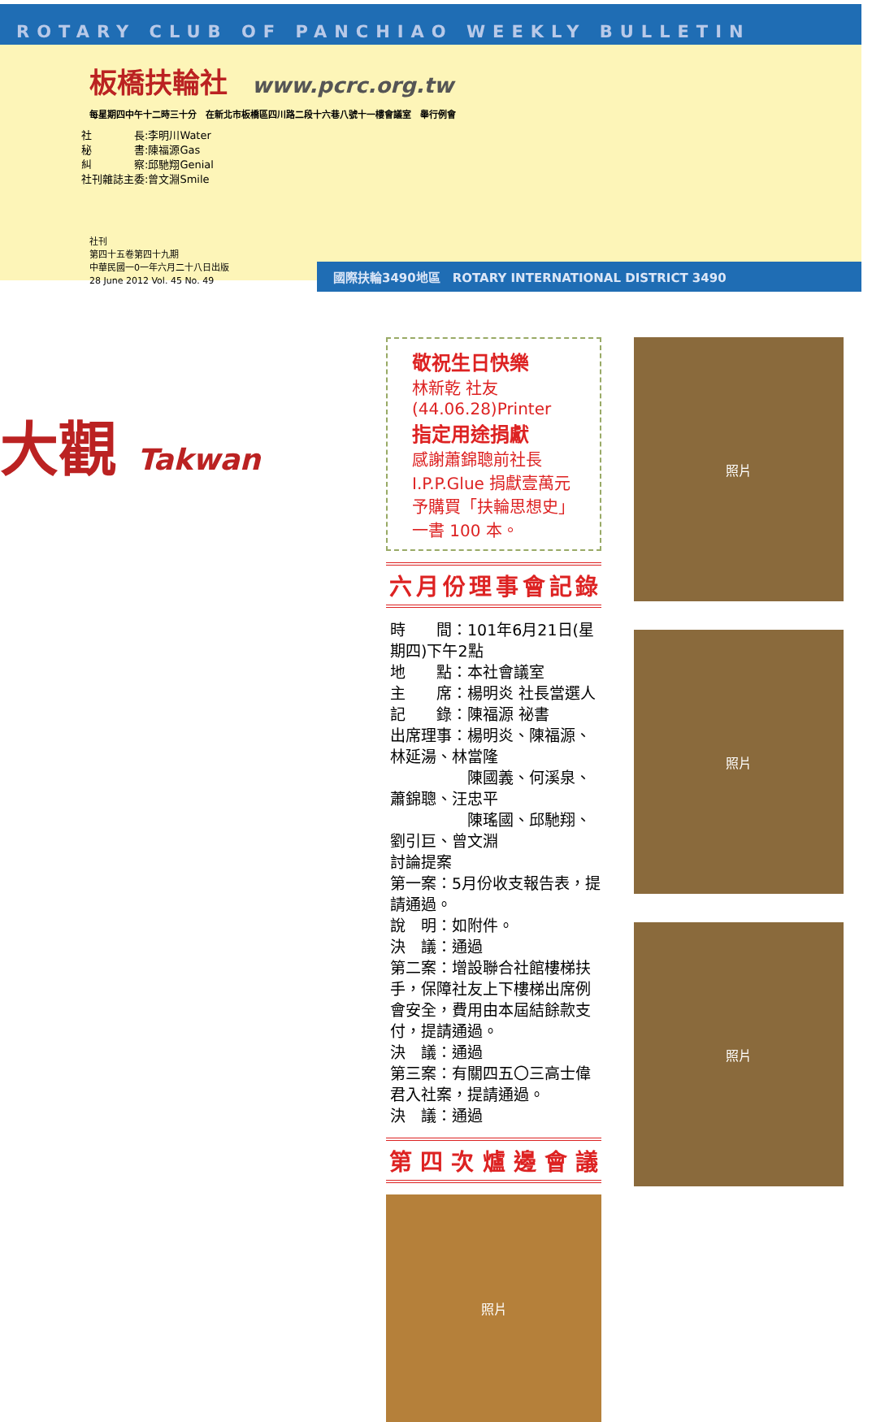ROTARY CLUB OF PANCHIAO WEEKLY BULLETIN
板橋扶輪社
www.pcrc.org.tw
每星期四中午十二時三十分　在新北市板橋區四川路二段十六巷八號十一樓會議室　舉行例會
社　　　　長:李明川Water
秘　　　　書:陳福源Gas
糾　　　　察:邱馳翔Genial
社刊雜誌主委:曾文淵Smile
社刊
第四十五卷第四十九期
中華民國一0一年六月二十八日出版
28 June 2012 Vol. 45 No. 49
大觀 Takwan
國際扶輪3490地區　ROTARY INTERNATIONAL DISTRICT 3490
敬祝生日快樂
林新乾 社友(44.06.28)Printer
指定用途捐獻
感謝蕭錦聰前社長 I.P.P.Glue 捐獻壹萬元
予購買「扶輪思想史」一書 100 本。
六月份理事會記錄
時　　間：101年6月21日(星期四)下午2點
地　　點：本社會議室
主　　席：楊明炎 社長當選人
記　　錄：陳福源 祕書
出席理事：楊明炎、陳福源、林延湯、林當隆
　　　　　陳國義、何溪泉、蕭錦聰、汪忠平
　　　　　陳瑤國、邱馳翔、劉引巨、曾文淵
討論提案
第一案：5月份收支報告表，提請通過。
說　明：如附件。
決　議：通過
第二案：增設聯合社館樓梯扶手，保障社友上下樓梯出席例會安全，費用由本屆結餘款支付，提請通過。
決　議：通過
第三案：有關四五〇三高士偉君入社案，提請通過。
決　議：通過
第四次爐邊會議
照片
照片
照片
照片